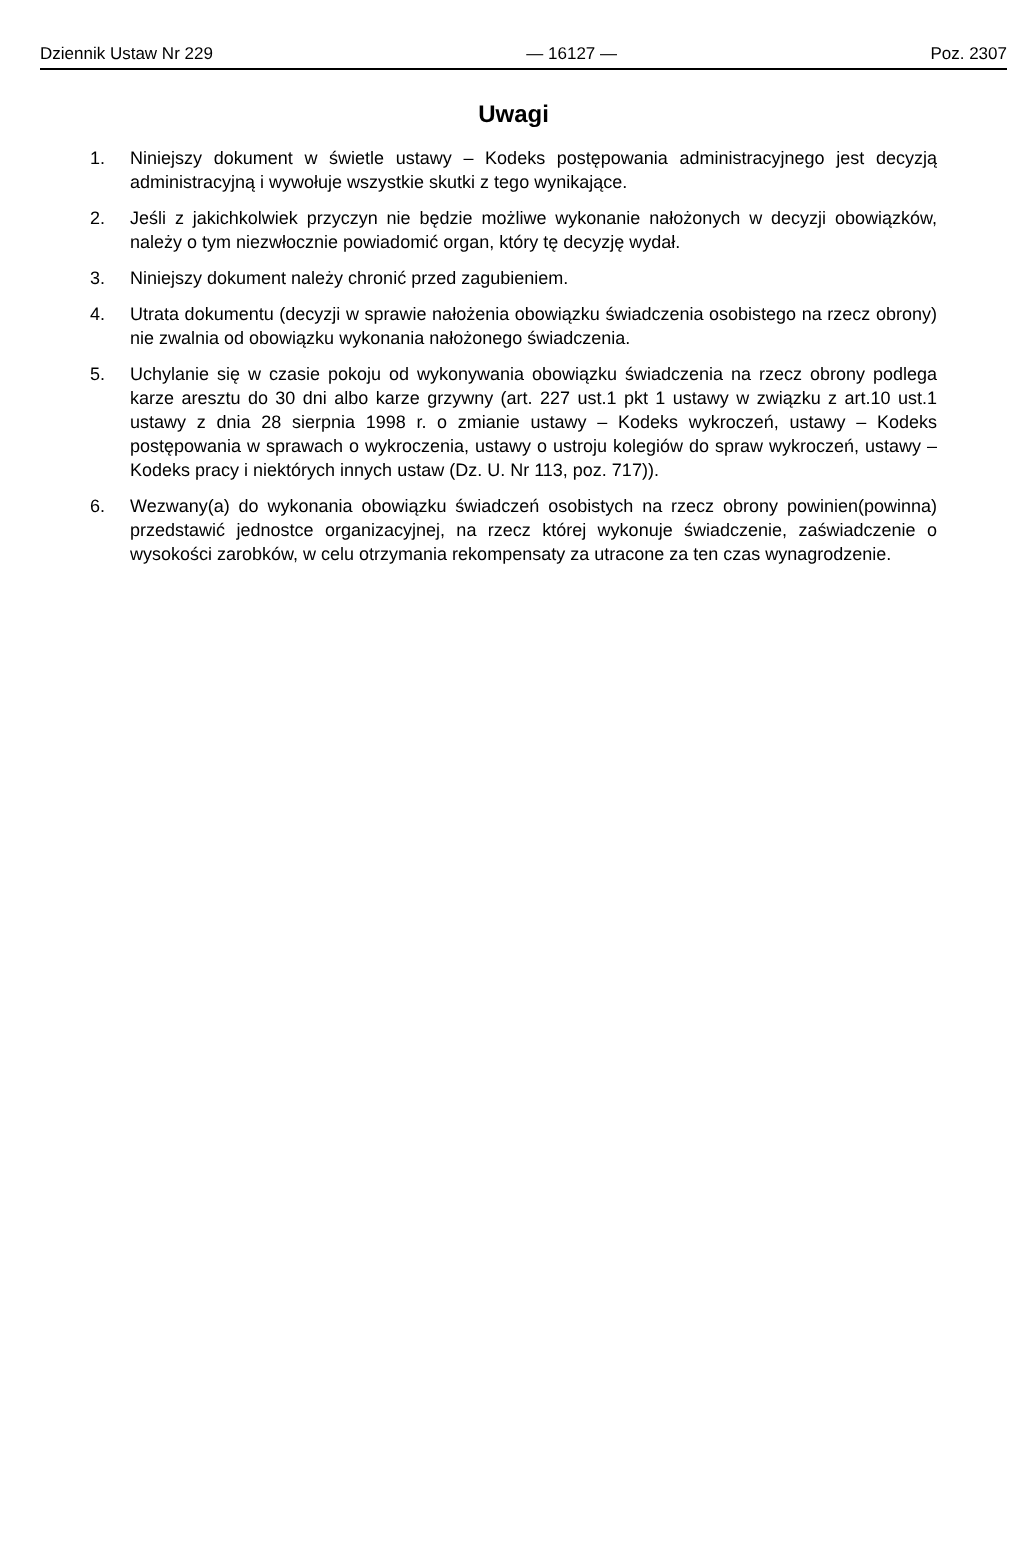Dziennik Ustaw Nr 229 — 16127 — Poz. 2307
Uwagi
1. Niniejszy dokument w świetle ustawy – Kodeks postępowania administracyjnego jest decyzją administracyjną i wywołuje wszystkie skutki z tego wynikające.
2. Jeśli z jakichkolwiek przyczyn nie będzie możliwe wykonanie nałożonych w decyzji obowiązków, należy o tym niezwłocznie powiadomić organ, który tę decyzję wydał.
3. Niniejszy dokument należy chronić przed zagubieniem.
4. Utrata dokumentu (decyzji w sprawie nałożenia obowiązku świadczenia osobistego na rzecz obrony) nie zwalnia od obowiązku wykonania nałożonego świadczenia.
5. Uchylanie się w czasie pokoju od wykonywania obowiązku świadczenia na rzecz obrony podlega karze aresztu do 30 dni albo karze grzywny (art. 227 ust.1 pkt 1 ustawy w związku z art.10 ust.1 ustawy z dnia 28 sierpnia 1998 r. o zmianie ustawy – Kodeks wykroczeń, ustawy – Kodeks postępowania w sprawach o wykroczenia, ustawy o ustroju kolegiów do spraw wykroczeń, ustawy – Kodeks pracy i niektórych innych ustaw (Dz. U. Nr 113, poz. 717)).
6. Wezwany(a) do wykonania obowiązku świadczeń osobistych na rzecz obrony powinien(powinna) przedstawić jednostce organizacyjnej, na rzecz której wykonuje świadczenie, zaświadczenie o wysokości zarobków, w celu otrzymania rekompensaty za utracone za ten czas wynagrodzenie.